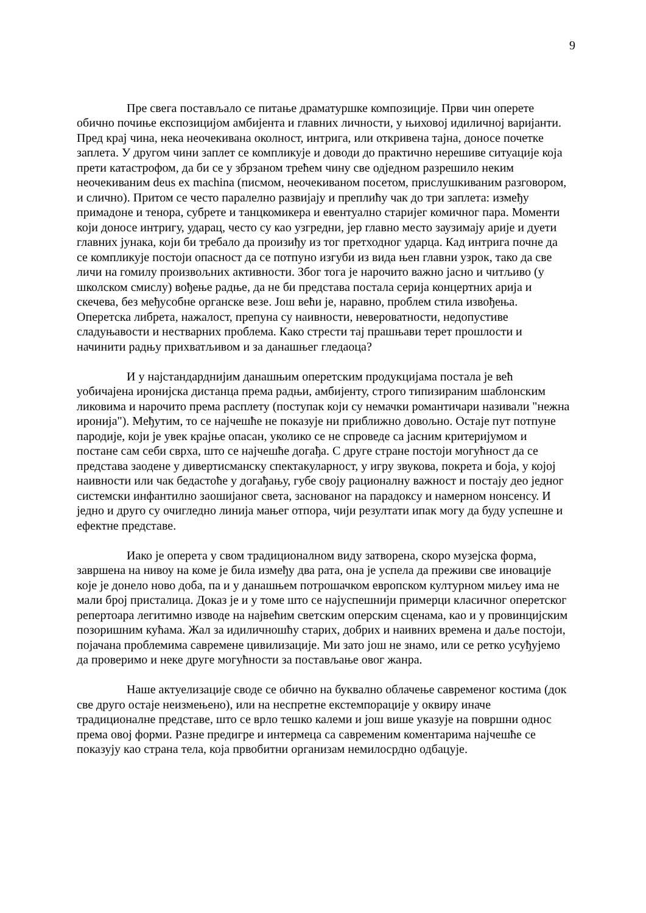9
Пре свега постављало се питање драматуршке композиције. Први чин оперете обично почиње експозицијом амбијента и главних личности, у њиховој идиличној варијанти. Пред крај чина, нека неочекивана околност, интрига, или откривена тајна, доносе почетке заплета. У другом чини заплет се компликује и доводи до практично нерешиве ситуације која прети катастрофом, да би се у збрзаном трећем чину све одједном разрешило неким неочекиваним deus ex machina (писмом, неочекиваном посетом, прислушкиваним разговором, и слично). Притом се често паралелно развијају и преплићу чак до три заплета: између примадоне и тенора, субрете и танцкомикера и евентуално старијег комичног пара. Моменти који доносе интригу, ударац, често су као узгредни, јер главно место заузимају арије и дуети главних јунака, који би требало да произиђу из тог претходног ударца. Кад интрига почне да се компликује постоји опасност да се потпуно изгуби из вида њен главни узрок, тако да све личи на гомилу произвољних активности. Због тога је нарочито важно јасно и читљиво (у школском смислу) вођење радње, да не би представа постала серија концертних арија и скечева, без међусобне органске везе. Још већи је, наравно, проблем стила извођења. Оперетска либрета, нажалост, препуна су наивности, невероватности, недопустиве сладуњавости и нестварних проблема. Како стрести тај прашњави терет прошлости и начинити радњу прихватљивом и за данашњег гледаоца?
И у најстандарднијим данашњим оперетским продукцијама постала је већ уобичајена иронијска дистанца према радњи, амбијенту, строго типизираним шаблонским ликовима и нарочито према расплету (поступак који су немачки романтичари називали "нежна иронија"). Међутим, то се најчешће не показује ни приближно довољно. Остаје пут потпуне пародије, који је увек крајње опасан, уколико се не спроведе са јасним критеријумом и постане сам себи сврха, што се најчешће догађа. С друге стране постоји могућност да се представа заодене у дивертисманску спектакуларност, у игру звукова, покрета и боја, у којој наивности или чак бедастоће у догађању, губе своју рационалну важност и постају део једног системски инфантилно заошијаног света, заснованог на парадоксу и намерном нонсенсу. И једно и друго су очигледно линија мањег отпора, чији резултати ипак могу да буду успешне и ефектне представе.
Иако је оперета у свом традиционалном виду затворена, скоро музејска форма, завршена на нивоу на коме је била између два рата, она је успела да преживи све иновације које је донело ново доба, па и у данашњем потрошачком европском културном миљеу има не мали број присталица. Доказ је и у томе што се најуспешнији примерци класичног оперетског репертоара легитимно изводе на највећим светским оперским сценама, као и у провинцијским позоришним кућама. Жал за идиличношћу старих, добрих и наивних времена и даље постоји, појачана проблемима савремене цивилизације. Ми зато још не знамо, или се ретко усуђујемо да проверимо и неке друге могућности за постављање овог жанра.
Наше актуелизације своде се обично на буквално облачење савременог костима (док све друго остаје неизмењено), или на неспретне екстемпорације у оквиру иначе традиционалне представе, што се врло тешко калеми и још више указује на површни однос према овој форми. Разне предигре и интермеца са савременим коментарима најчешће се показују као страна тела, која првобитни организам немилосрдно одбацује.